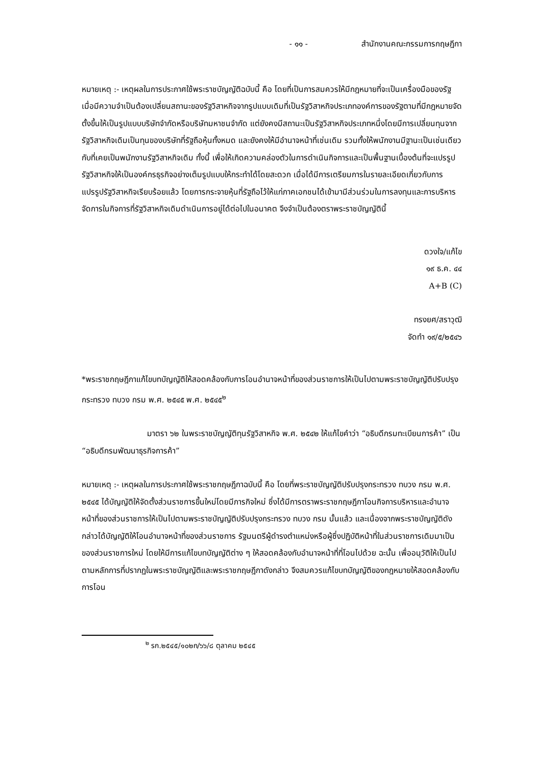- ๑๑ - สำนักงานคณะกรรมการกฤษฎีกา
หมายเหตุ :- เหตุผลในการประกาศใช้พระราชบัญญัติฉบับนี้ คือ โดยที่เป็นการสมควรให้มีกฎหมายที่จะเป็นเครื่องมือของรัฐเมื่อมีความจำเป็นต้องเปลี่ยนสถานะของรัฐวิสาหกิจจากรูปแบบเดิมที่เป็นรัฐวิสาหกิจประเภทองค์การของรัฐตามที่มีกฎหมายจัดตั้งขึ้นให้เป็นรูปแบบบริษัทจำกัดหรือบริษัทมหาชนจำกัด แต่ยังคงมีสถานะเป็นรัฐวิสาหกิจประเภทหนึ่งโดยมีการเปลี่ยนทุนจากรัฐวิสาหกิจเดิมเป็นทุนของบริษัทที่รัฐถือหุ้นทั้งหมด และยังคงให้มีอำนาจหน้าที่เช่นเดิม รวมทั้งให้พนักงานมีฐานะเป็นเช่นเดียวกับที่เคยเป็นพนักงานรัฐวิสาหกิจเดิม ทั้งนี้ เพื่อให้เกิดความคล่องตัวในการดำเนินกิจการและเป็นพื้นฐานเบื้องต้นที่จะแปรรูปรัฐวิสาหกิจให้เป็นองค์กรธุรกิจอย่างเต็มรูปแบบให้กระทำได้โดยสะดวก เมื่อได้มีการเตรียมการในรายละเอียดเกี่ยวกับการแปรรูปรัฐวิสาหกิจเรียบร้อยแล้ว โดยการกระจายหุ้นที่รัฐถือไว้ให้แก่ภาคเอกชนได้เข้ามามีส่วนร่วมในการลงทุนและการบริหารจัดการในกิจการที่รัฐวิสาหกิจเดิมดำเนินการอยู่ได้ต่อไปในอนาคต จึงจำเป็นต้องตราพระราชบัญญัตินี้
ดวงใจ/แก้ไข
๑๙ ธ.ค. ๔๔
A+B (C)
ทรงยศ/สราวุฒิ
จัดทำ ๑๙/๕/๒๕๔๖
*พระราชกฤษฎีกาแก้ไขบทบัญญัติให้สอดคล้องกับการโอนอำนาจหน้าที่ของส่วนราชการให้เป็นไปตามพระราชบัญญัติปรับปรุงกระทรวง ทบวง กรม พ.ศ. ๒๕๔๕ พ.ศ. ๒๕๔๕<sup>๒</sup>
มาตรา ๖๒ ในพระราชบัญญัติทุนรัฐวิสาหกิจ พ.ศ. ๒๕๔๒ ให้แก้ไขคำว่า “อธิบดีกรมทะเบียนการค้า” เป็น “อธิบดีกรมพัฒนาธุรกิจการค้า”
หมายเหตุ :- เหตุผลในการประกาศใช้พระราชกฤษฎีกาฉบับนี้ คือ โดยที่พระราชบัญญัติปรับปรุงกระทรวง ทบวง กรม พ.ศ. ๒๕๔๕ ได้บัญญัติให้จัดตั้งส่วนราชการขึ้นใหม่โดยมีภารกิจใหม่ ซึ่งได้มีการตราพระราชกฤษฎีกาโอนกิจการบริหารและอำนาจหน้าที่ของส่วนราชการให้เป็นไปตามพระราชบัญญัติปรับปรุงกระทรวง ทบวง กรม นั้นแล้ว และเนื่องจากพระราชบัญญัติดังกล่าวได้บัญญัติให้โอนอำนาจหน้าที่ของส่วนราชการ รัฐมนตรีผู้ดำรงตำแหน่งหรือผู้ซึ่งปฏิบัติหน้าที่ในส่วนราชการเดิมมาเป็นของส่วนราชการใหม่ โดยให้มีการแก้ไขบทบัญญัติต่าง ๆ ให้สอดคล้องกับอำนาจหน้าที่ที่โอนไปด้วย ฉะนั้น เพื่ออนุวัติให้เป็นไปตามหลักการที่ปรากฏในพระราชบัญญัติและพระราชกฤษฎีกาดังกล่าว จึงสมควรแก้ไขบทบัญญัติของกฎหมายให้สอดคล้องกับการโอน
<sup>๒</sup> รก.๒๕๔๕/๑๐๒ก/๖๖/๘ ตุลาคม ๒๕๔๕